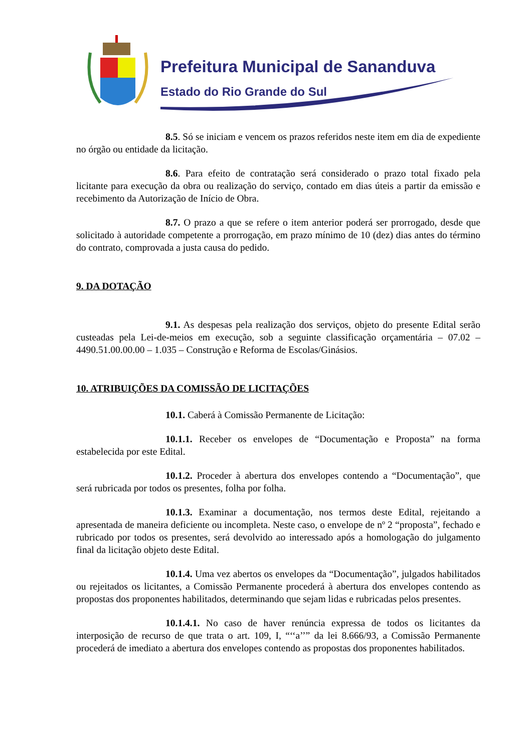Prefeitura Municipal de Sananduva
Estado do Rio Grande do Sul
8.5. Só se iniciam e vencem os prazos referidos neste item em dia de expediente no órgão ou entidade da licitação.
8.6. Para efeito de contratação será considerado o prazo total fixado pela licitante para execução da obra ou realização do serviço, contado em dias úteis a partir da emissão e recebimento da Autorização de Início de Obra.
8.7. O prazo a que se refere o item anterior poderá ser prorrogado, desde que solicitado à autoridade competente a prorrogação, em prazo mínimo de 10 (dez) dias antes do término do contrato, comprovada a justa causa do pedido.
9. DA DOTAÇÃO
9.1. As despesas pela realização dos serviços, objeto do presente Edital serão custeadas pela Lei-de-meios em execução, sob a seguinte classificação orçamentária – 07.02 – 4490.51.00.00.00 – 1.035 – Construção e Reforma de Escolas/Ginásios.
10. ATRIBUIÇÕES DA COMISSÃO DE LICITAÇÕES
10.1. Caberá à Comissão Permanente de Licitação:
10.1.1. Receber os envelopes de “Documentação e Proposta” na forma estabelecida por este Edital.
10.1.2. Proceder à abertura dos envelopes contendo a “Documentação”, que será rubricada por todos os presentes, folha por folha.
10.1.3. Examinar a documentação, nos termos deste Edital, rejeitando a apresentada de maneira deficiente ou incompleta. Neste caso, o envelope de nº 2 “proposta”, fechado e rubricado por todos os presentes, será devolvido ao interessado após a homologação do julgamento final da licitação objeto deste Edital.
10.1.4. Uma vez abertos os envelopes da “Documentação”, julgados habilitados ou rejeitados os licitantes, a Comissão Permanente procederá à abertura dos envelopes contendo as propostas dos proponentes habilitados, determinando que sejam lidas e rubricadas pelos presentes.
10.1.4.1. No caso de haver renúncia expressa de todos os licitantes da interposição de recurso de que trata o art. 109, I, “‘‘a’’” da lei 8.666/93, a Comissão Permanente procederá de imediato a abertura dos envelopes contendo as propostas dos proponentes habilitados.